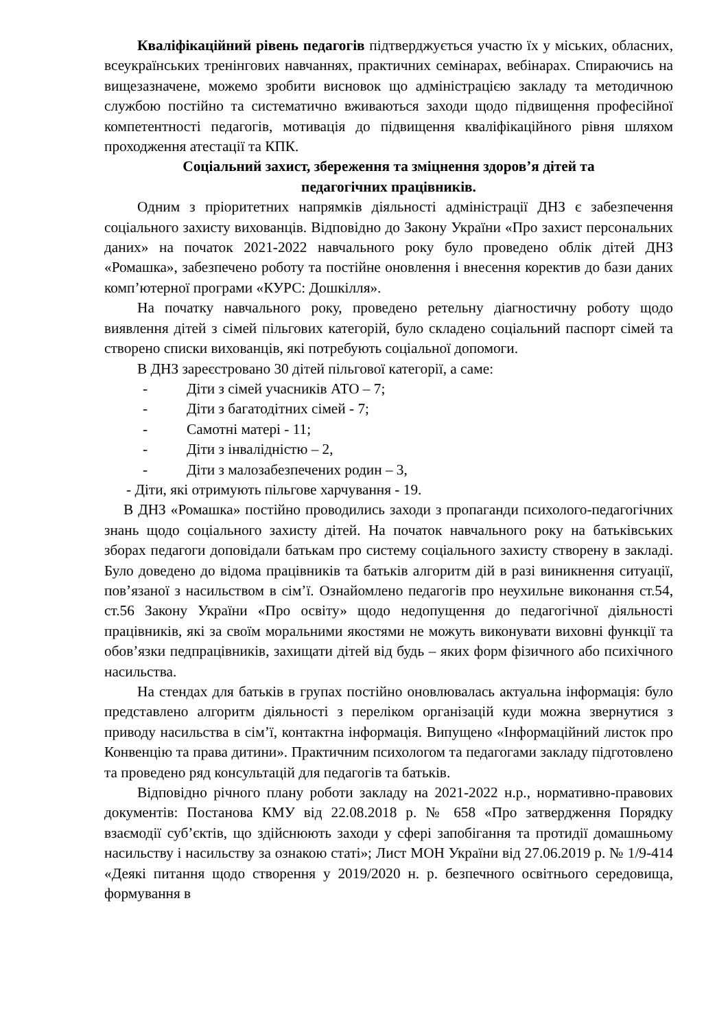Кваліфікаційний рівень педагогів підтверджується участю їх у міських, обласних, всеукраїнських тренінгових навчаннях, практичних семінарах, вебінарах. Спираючись на вищезазначене, можемо зробити висновок що адміністрацією закладу та методичною службою постійно та систематично вживаються заходи щодо підвищення професійної компетентності педагогів, мотивація до підвищення кваліфікаційного рівня шляхом проходження атестації та КПК.
Соціальний захист, збереження та зміцнення здоров’я дітей та
педагогічних працівників.
Одним з пріоритетних напрямків діяльності адміністрації ДНЗ є забезпечення соціального захисту вихованців. Відповідно до Закону України «Про захист персональних даних» на початок 2021-2022 навчального року було проведено облік дітей ДНЗ «Ромашка», забезпечено роботу та постійне оновлення і внесення коректив до бази даних комп’ютерної програми «КУРС: Дошкілля».
На початку навчального року, проведено ретельну діагностичну роботу щодо виявлення дітей з сімей пільгових категорій, було складено соціальний паспорт сімей та створено списки вихованців, які потребують соціальної допомоги.
В ДНЗ зареєстровано 30 дітей пільгової категорії, а саме:
- Діти з сімей учасників АТО – 7;
- Діти з багатодітних сімей - 7;
- Самотні матері - 11;
- Діти з інвалідністю – 2,
- Діти з малозабезпечених родин – 3,
- Діти, які отримують пільгове харчування - 19.
В ДНЗ «Ромашка» постійно проводились заходи з пропаганди психолого-педагогічних знань щодо соціального захисту дітей. На початок навчального року на батьківських зборах педагоги доповідали батькам про систему соціального захисту створену в закладі. Було доведено до відома працівників та батьків алгоритм дій в разі виникнення ситуації, пов’язаної з насильством в сім’ї. Ознайомлено педагогів про неухильне виконання ст.54, ст.56 Закону України «Про освіту» щодо недопущення до педагогічної діяльності працівників, які за своїм моральними якостями не можуть виконувати виховні функції та обов’язки педпрацівників, захищати дітей від будь – яких форм фізичного або психічного насильства.
На стендах для батьків в групах постійно оновлювалась актуальна інформація: було представлено алгоритм діяльності з переліком організацій куди можна звернутися з приводу насильства в сім’ї, контактна інформація. Випущено «Інформаційний листок про Конвенцію та права дитини». Практичним психологом та педагогами закладу підготовлено та проведено ряд консультацій для педагогів та батьків.
Відповідно річного плану роботи закладу на 2021-2022 н.р., нормативно-правових документів: Постанова КМУ від 22.08.2018 р. № 658 «Про затвердження Порядку взаємодії суб’єктів, що здійснюють заходи у сфері запобігання та протидії домашньому насильству і насильству за ознакою статі»; Лист МОН України від 27.06.2019 р. № 1/9-414 «Деякі питання щодо створення у 2019/2020 н. р. безпечного освітнього середовища, формування в